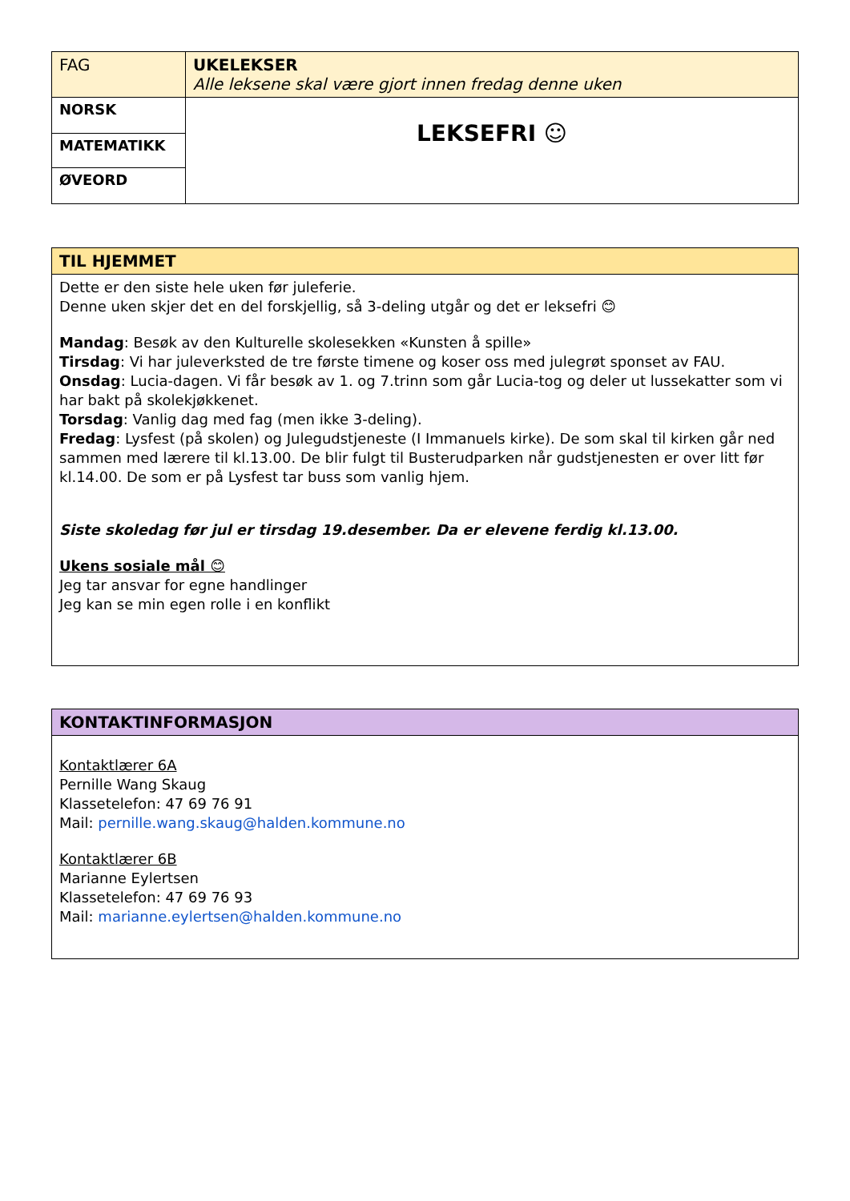| FAG | UKELEKSER Alle leksene skal være gjort innen fredag denne uken |
| NORSK | LEKSEFRI ☺ |
| MATEMATIKK | |
| ØVEORD | |
| TIL HJEMMET |
| --- |
| Dette er den siste hele uken før juleferie. Denne uken skjer det en del forskjellig, så 3-deling utgår og det er leksefri 😊 Mandag : Besøk av den Kulturelle skolesekken «Kunsten å spille» Tirsdag : Vi har juleverksted de tre første timene og koser oss med julegrøt sponset av FAU. Onsdag : Lucia-dagen. Vi får besøk av 1. og 7.trinn som går Lucia-tog og deler ut lussekatter som vi har bakt på skolekjøkkenet. Torsdag : Vanlig dag med fag (men ikke 3-deling). Fredag : Lysfest (på skolen) og Julegudstjeneste (I Immanuels kirke). De som skal til kirken går ned sammen med lærere til kl.13.00. De blir fulgt til Busterudparken når gudstjenesten er over litt før kl.14.00. De som er på Lysfest tar buss som vanlig hjem. Siste skoledag før jul er tirsdag 19.desember. Da er elevene ferdig kl.13.00. Ukens sosiale mål 😊 Jeg tar ansvar for egne handlinger Jeg kan se min egen rolle i en konflikt |
| KONTAKTINFORMASJON |
| --- |
| Kontaktlærer 6A Pernille Wang Skaug Klassetelefon: 47 69 76 91 Mail: pernille.wang.skaug@halden.kommune.no Kontaktlærer 6B Marianne Eylertsen Klassetelefon: 47 69 76 93 Mail: marianne.eylertsen@halden.kommune.no |